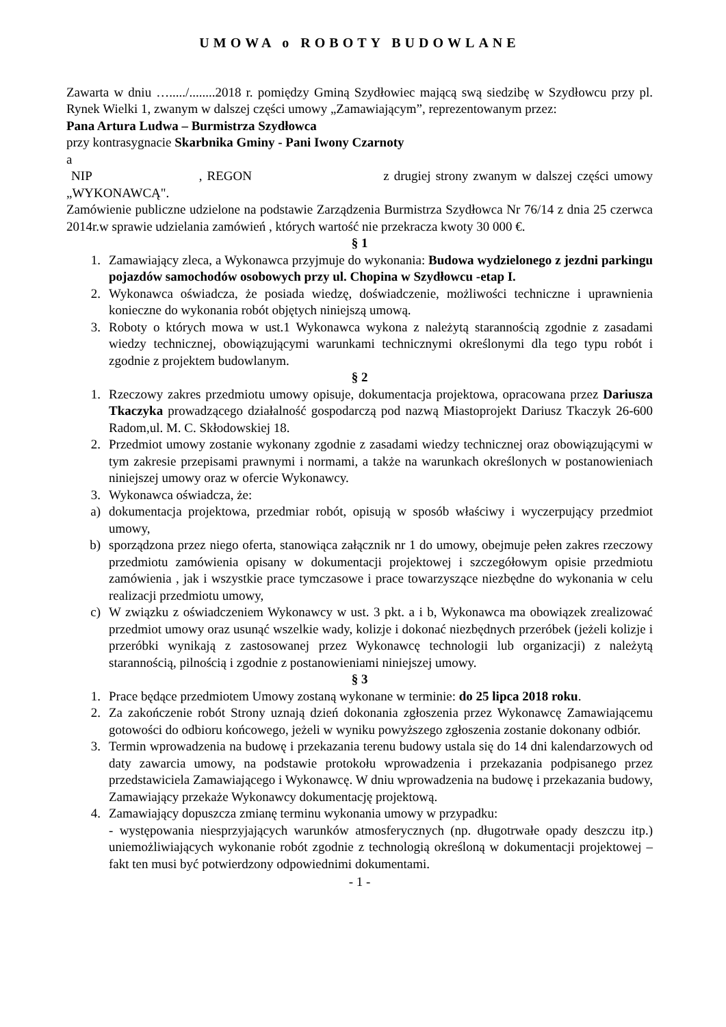UMOWA o ROBOTY BUDOWLANE
Zawarta w dniu …...../........2018 r. pomiędzy Gminą Szydłowiec mającą swą siedzibę w Szydłowcu przy pl. Rynek Wielki 1, zwanym w dalszej części umowy „Zamawiającym”, reprezentowanym przez:
Pana Artura Ludwa – Burmistrza Szydłowca
przy kontrasygnacie Skarbnika Gminy - Pani Iwony Czarnoty
a
NIP , REGON z drugiej strony zwanym w dalszej części umowy „WYKONAWCĄ".
Zamówienie publiczne udzielone na podstawie Zarządzenia Burmistrza Szydłowca Nr 76/14 z dnia 25 czerwca 2014r.w sprawie udzielania zamówień , których wartość nie przekracza kwoty 30 000 €.
§ 1
1. Zamawiający zleca, a Wykonawca przyjmuje do wykonania: Budowa wydzielonego z jezdni parkingu pojazdów samochodów osobowych przy ul. Chopina w Szydłowcu -etap I.
2. Wykonawca oświadcza, że posiada wiedzę, doświadczenie, możliwości techniczne i uprawnienia konieczne do wykonania robót objętych niniejszą umową.
3. Roboty o których mowa w ust.1 Wykonawca wykona z należytą starannością zgodnie z zasadami wiedzy technicznej, obowiązującymi warunkami technicznymi określonymi dla tego typu robót i zgodnie z projektem budowlanym.
§ 2
1. Rzeczowy zakres przedmiotu umowy opisuje, dokumentacja projektowa, opracowana przez Dariusza Tkaczyka prowadzącego działalność gospodarczą pod nazwą Miastoprojekt Dariusz Tkaczyk 26-600 Radom,ul. M. C. Skłodowskiej 18.
2. Przedmiot umowy zostanie wykonany zgodnie z zasadami wiedzy technicznej oraz obowiązującymi w tym zakresie przepisami prawnymi i normami, a także na warunkach określonych w postanowieniach niniejszej umowy oraz w ofercie Wykonawcy.
3. Wykonawca oświadcza, że:
a) dokumentacja projektowa, przedmiar robót, opisują w sposób właściwy i wyczerpujący przedmiot umowy,
b) sporządzona przez niego oferta, stanowiąca załącznik nr 1 do umowy, obejmuje pełen zakres rzeczowy przedmiotu zamówienia opisany w dokumentacji projektowej i szczegółowym opisie przedmiotu zamówienia , jak i wszystkie prace tymczasowe i prace towarzyszące niezbędne do wykonania w celu realizacji przedmiotu umowy,
c) W związku z oświadczeniem Wykonawcy w ust. 3 pkt. a i b, Wykonawca ma obowiązek zrealizować przedmiot umowy oraz usunąć wszelkie wady, kolizje i dokonać niezbędnych przeróbek (jeżeli kolizje i przeróbki wynikają z zastosowanej przez Wykonawcę technologii lub organizacji) z należytą starannością, pilnością i zgodnie z postanowieniami niniejszej umowy.
§ 3
1. Prace będące przedmiotem Umowy zostaną wykonane w terminie: do 25 lipca 2018 roku.
2. Za zakończenie robót Strony uznają dzień dokonania zgłoszenia przez Wykonawcę Zamawiającemu gotowości do odbioru końcowego, jeżeli w wyniku powyższego zgłoszenia zostanie dokonany odbiór.
3. Termin wprowadzenia na budowę i przekazania terenu budowy ustala się do 14 dni kalendarzowych od daty zawarcia umowy, na podstawie protokołu wprowadzenia i przekazania podpisanego przez przedstawiciela Zamawiającego i Wykonawcę. W dniu wprowadzenia na budowę i przekazania budowy, Zamawiający przekaże Wykonawcy dokumentację projektową.
4. Zamawiający dopuszcza zmianę terminu wykonania umowy w przypadku:
- występowania niesprzyjających warunków atmosferycznych (np. długotrwałe opady deszczu itp.) uniemożliwiających wykonanie robót zgodnie z technologią określoną w dokumentacji projektowej – fakt ten musi być potwierdzony odpowiednimi dokumentami.
- 1 -